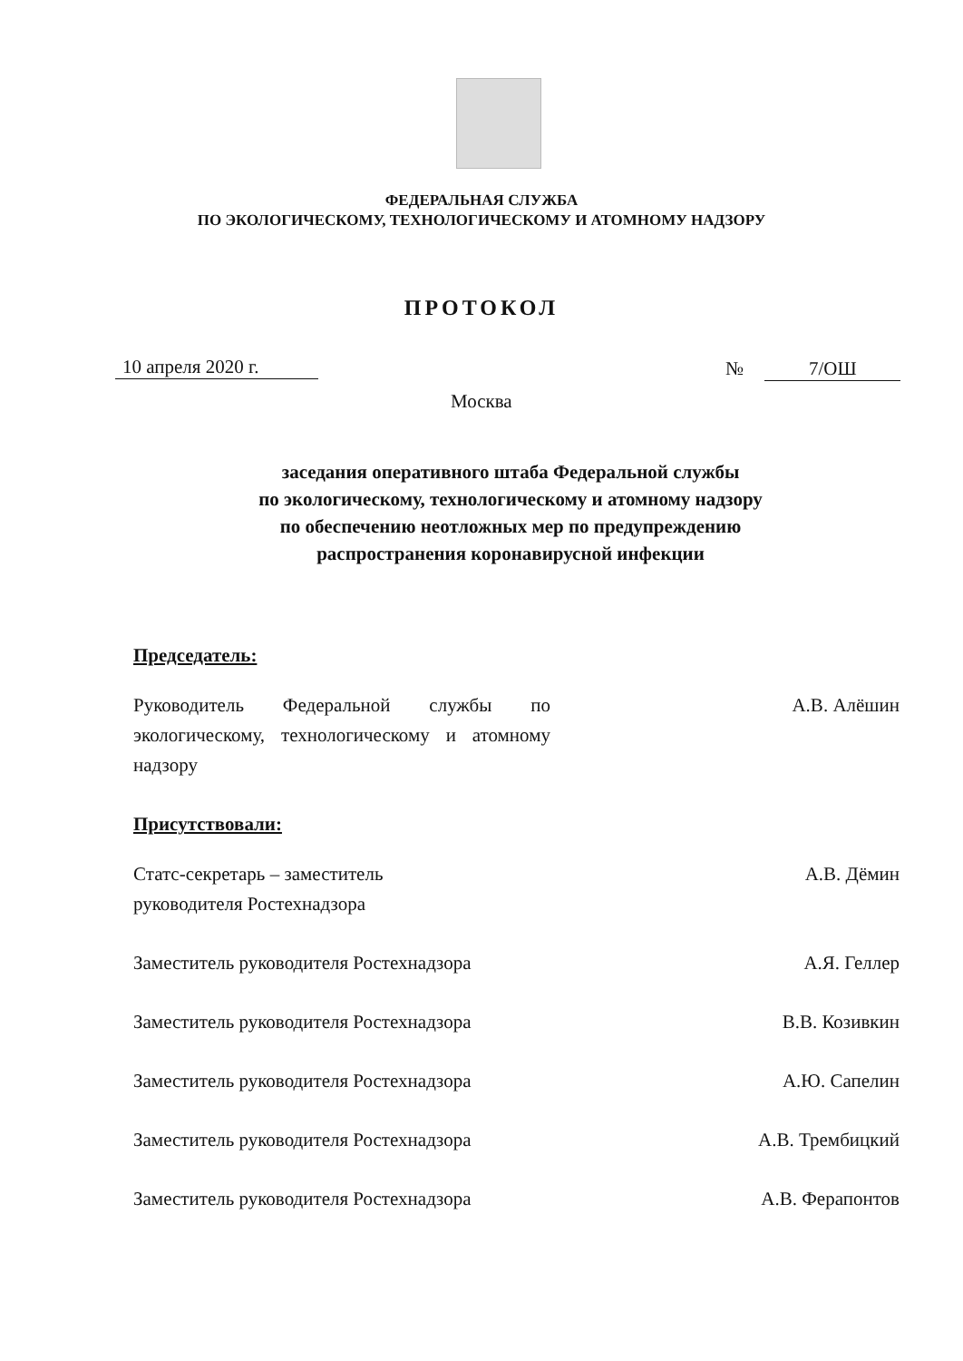ФЕДЕРАЛЬНАЯ СЛУЖБА
ПО ЭКОЛОГИЧЕСКОМУ, ТЕХНОЛОГИЧЕСКОМУ И АТОМНОМУ НАДЗОРУ
ПРОТОКОЛ
10 апреля 2020 г. № 7/ОШ
Москва
заседания оперативного штаба Федеральной службы
по экологическому, технологическому и атомному надзору
по обеспечению неотложных мер по предупреждению
распространения коронавирусной инфекции
Председатель:
Руководитель Федеральной службы по экологическому, технологическому и атомному надзору
А.В. Алёшин
Присутствовали:
Статс-секретарь – заместитель
руководителя Ростехнадзора
А.В. Дёмин
Заместитель руководителя Ростехнадзора
А.Я. Геллер
Заместитель руководителя Ростехнадзора
В.В. Козивкин
Заместитель руководителя Ростехнадзора
А.Ю. Сапелин
Заместитель руководителя Ростехнадзора
А.В. Трембицкий
Заместитель руководителя Ростехнадзора
А.В. Ферапонтов